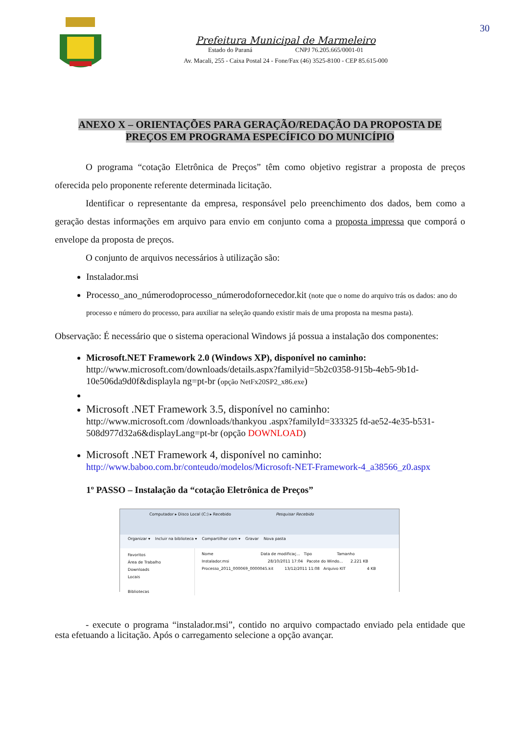30
Prefeitura Municipal de Marmeleiro
Estado do Paraná CNPJ 76.205.665/0001-01
Av. Macali, 255 - Caixa Postal 24 - Fone/Fax (46) 3525-8100 - CEP 85.615-000
ANEXO X – ORIENTAÇÕES PARA GERAÇÃO/REDAÇÃO DA PROPOSTA DE
PREÇOS EM PROGRAMA ESPECÍFICO DO MUNICÍPIO
O programa “cotação Eletrônica de Preços” têm como objetivo registrar a proposta de preços oferecida pelo proponente referente determinada licitação.
Identificar o representante da empresa, responsável pelo preenchimento dos dados, bem como a geração destas informações em arquivo para envio em conjunto coma a proposta impressa que comporá o envelope da proposta de preços.
O conjunto de arquivos necessários à utilização são:
Instalador.msi
Processo_ano_númerodoprocesso_númerodofornecedor.kit (note que o nome do arquivo trás os dados: ano do processo e número do processo, para auxiliar na seleção quando existir mais de uma proposta na mesma pasta).
Observação: É necessário que o sistema operacional Windows já possua a instalação dos componentes:
Microsoft.NET Framework 2.0 (Windows XP), disponível no caminho:
http://www.microsoft.com/downloads/details.aspx?familyid=5b2c0358-915b-4eb5-9b1d-10e506da9d0f&displayla ng=pt-br (opção NetFx20SP2_x86.exe)
Microsoft .NET Framework 3.5, disponível no caminho:
http://www.microsoft.com /downloads/thankyou .aspx?familyId=333325 fd-ae52-4e35-b531-508d977d32a6&displayLang=pt-br (opção DOWNLOAD)
Microsoft .NET Framework 4, disponível no caminho:
http://www.baboo.com.br/conteudo/modelos/Microsoft-NET-Framework-4_a38566_z0.aspx
1º PASSO – Instalação da “cotação Eletrônica de Preços”
Computador ▸ Disco Local (C:) ▸ Recebido Pesquisar Recebido
Organizar ▾ Incluir na biblioteca ▾ Compartilhar com ▾ Gravar Nova pasta
Favoritos
Área de Trabalho
Downloads
Locais
Bibliotecas
Nome Data de modificaç... Tipo Tamanho
Instalador.msi 28/10/2011 17:04 Pacote do Windo... 2.221 KB
Processo_2011_000069_0000045.kit 13/12/2011 11:08 Arquivo KIT 4 KB
- execute o programa “instalador.msi”, contido no arquivo compactado enviado pela entidade que esta efetuando a licitação. Após o carregamento selecione a opção avançar.